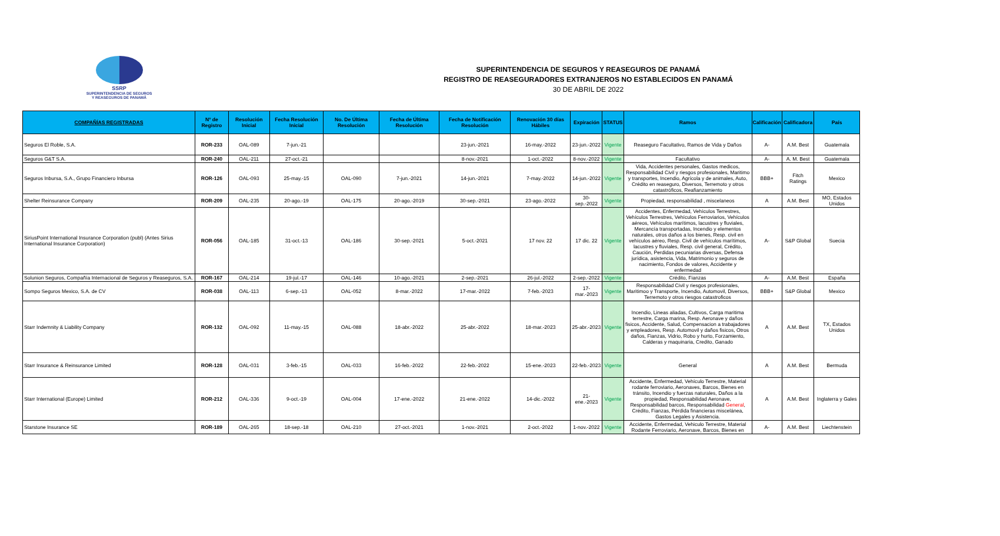SSRP
SUPERINTENDENCIA DE SEGUROS
Y REASEGUROS DE PANAMÁ
SUPERINTENDENCIA DE SEGUROS Y REASEGUROS DE PANAMÁ
REGISTRO DE REASEGURADORES EXTRANJEROS NO ESTABLECIDOS EN PANAMÁ
30 DE ABRIL DE 2022
| COMPAÑÍAS REGISTRADAS | Nº de Registro | Resolución Inicial | Fecha Resolución Inicial | No. De Última Resolución | Fecha de Última Resolución | Fecha de Notificación Resolución | Renovación 30 días Hábiles | Expiración | STATUS | Ramos | Calificación | Calificadora | País |
| --- | --- | --- | --- | --- | --- | --- | --- | --- | --- | --- | --- | --- | --- |
| Seguros El Roble, S.A. | ROR-233 | OAL-089 | 7-jun.-21 | | | 23-jun.-2021 | 16-may.-2022 | 23-jun.-2022 | Vigente | Reaseguro Facultativo, Ramos de Vida y Daños | A- | A.M. Best | Guatemala |
| Seguros G&T S.A. | ROR-240 | OAL-211 | 27-oct.-21 | | | 8-nov.-2021 | 1-oct.-2022 | 8-nov.-2022 | Vigente | Facultativo | A- | A. M. Best | Guatemala |
| Seguros Inbursa, S.A., Grupo Financiero Inbursa | ROR-126 | OAL-093 | 25-may.-15 | OAL-090 | 7-jun.-2021 | 14-jun.-2021 | 7-may.-2022 | 14-jun.-2022 | Vigente | Vida, Accidentes personales, Gastos medicos, Responsabilidad Civil y riesgos profesionales, Maritimo y transportes, Incendio, Agrícola y de animales, Auto, Crédito en reaseguro, Diversos, Terremoto y otros catastróficos, Reafianzamiento | BBB+ | Fitch Ratings | Mexico |
| Shelter Reinsurance Company | ROR-209 | OAL-235 | 20-ago.-19 | OAL-175 | 20-ago.-2019 | 30-sep.-2021 | 23-ago.-2022 | 30-sep.-2022 | Vigente | Propiedad, responsabilidad , miscelaneos | A | A.M. Best | MO, Estados Unidos |
| SiriusPoint International Insurance Corporation (publ) (Antes Sirius International Insurance Corporation) | ROR-056 | OAL-185 | 31-oct.-13 | OAL-186 | 30-sep.-2021 | 5-oct.-2021 | 17 nov. 22 | 17 dic. 22 | Vigente | Accidentes, Enfermedad, Vehículos Terrestres, Vehículos Terrestres, Vehículos Ferroviarios, Vehículos aéreos, Vehículos marítimos, lacustres y fluviales, Mercancía transportadas, Incendio y elementos naturales, otros daños a los bienes, Resp. civil en vehículos aéreo, Resp. Civil de vehículos marítimos, lacustres y fluviales, Resp. civil general, Crédito, Caución, Perdidas pecuniarias diversas, Defensa jurídica, asistencia, Vida, Matrimonio y seguros de nacimiento, Fondos de valores, Accidente y enfermedad | A- | S&P Global | Suecia |
| Solunion Seguros, Compañía Internacional de Seguros y Reaseguros, S.A. | ROR-167 | OAL-214 | 19-jul.-17 | OAL-146 | 10-ago.-2021 | 2-sep.-2021 | 26-jul.-2022 | 2-sep.-2022 | Vigente | Crédito, Fianzas | A- | A.M. Best | España |
| Sompo Seguros Mexico, S.A. de CV | ROR-038 | OAL-113 | 6-sep.-13 | OAL-052 | 8-mar.-2022 | 17-mar.-2022 | 7-feb.-2023 | 17-mar.-2023 | Vigente | Responsabilidad Civil y riesgos profesionales, Maritimoo y Transporte, Incendio, Automovil, Diversos, Terremoto y otros riesgos catastroficos | BBB+ | S&P Global | Mexico |
| Starr Indemnity & Liability Company | ROR-132 | OAL-092 | 11-may.-15 | OAL-088 | 18-abr.-2022 | 25-abr.-2022 | 18-mar.-2023 | 25-abr.-2023 | Vigente | Incendio, Lineas aliadas, Cultivos, Carga maritima terrestre, Carga marina, Resp. Aeronave y daños fisicos, Accidente, Salud, Compensacion a trabajadores y empleadores, Resp. Automovil y daños fisicos, Otros daños, Fianzas, Vidrio, Robo y hurto, Forzamiento, Calderas y maquinaria, Credito, Ganado | A | A.M. Best | TX, Estados Unidos |
| Starr Insurance & Reinsurance Limited | ROR-128 | OAL-031 | 3-feb.-15 | OAL-033 | 16-feb.-2022 | 22-feb.-2022 | 15-ene.-2023 | 22-feb.-2023 | Vigente | General | A | A.M. Best | Bermuda |
| Starr International (Europe) Limited | ROR-212 | OAL-336 | 9-oct.-19 | OAL-004 | 17-ene.-2022 | 21-ene.-2022 | 14-dic.-2022 | 21-ene.-2023 | Vigente | Accidente, Enfermedad, Vehículo Terrestre, Material rodante ferroviario, Aeronaves, Barcos, Bienes en tránsito, Incendio y fuerzas naturales, Daños a la propiedad, Responsabilidad Aeronave, Responsabilidad barcos, Responsabilidad General , Crédito, Fianzas, Pérdida financieras miscelánea, Gastos Legales y Asistencia. | A | A.M. Best | Inglaterra y Gales |
| Starstone Insurance SE | ROR-189 | OAL-265 | 18-sep.-18 | OAL-210 | 27-oct.-2021 | 1-nov.-2021 | 2-oct.-2022 | 1-nov.-2022 | Vigente | Accidente, Enfermedad, Vehiculo Terrestre, Material Rodante Ferroviario, Aeronave, Barcos, Bienes en | A- | A.M. Best | Liechtenstein |